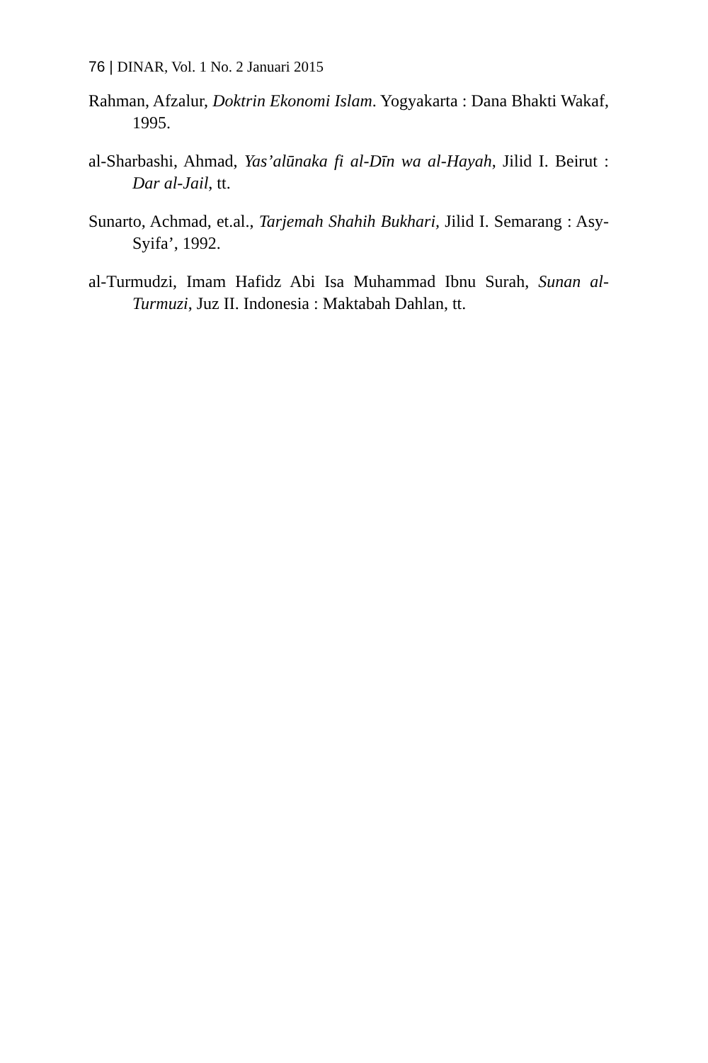76 | DINAR, Vol. 1 No. 2 Januari 2015
Rahman, Afzalur, Doktrin Ekonomi Islam. Yogyakarta : Dana Bhakti Wakaf, 1995.
al-Sharbashi, Ahmad, Yas’alūnaka fi al-Dīn wa al-Hayah, Jilid I. Beirut : Dar al-Jail, tt.
Sunarto, Achmad, et.al., Tarjemah Shahih Bukhari, Jilid I. Semarang : Asy-Syifa’, 1992.
al-Turmudzi, Imam Hafidz Abi Isa Muhammad Ibnu Surah, Sunan al-Turmuzi, Juz II. Indonesia : Maktabah Dahlan, tt.